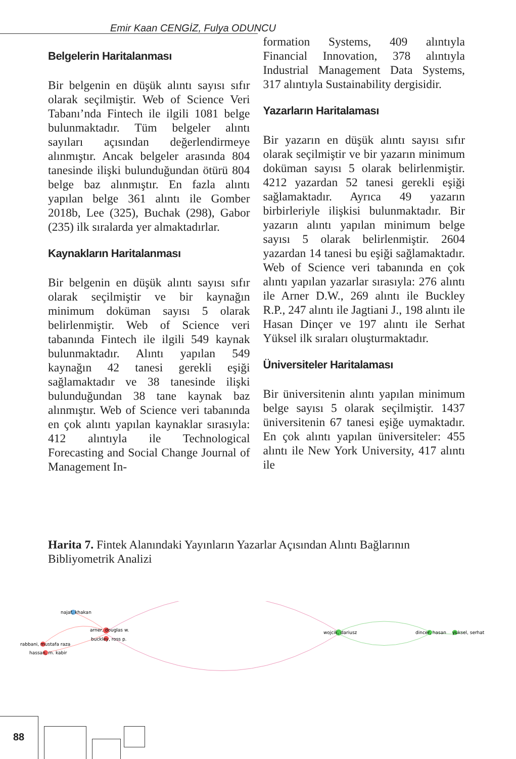Emir Kaan CENGİZ, Fulya ODUNCU
Belgelerin Haritalanması
Bir belgenin en düşük alıntı sayısı sıfır olarak seçilmiştir. Web of Science Veri Tabanı’nda Fintech ile ilgili 1081 belge bulunmaktadır. Tüm belgeler alıntı sayıları açısından değerlendirmeye alınmıştır. Ancak belgeler arasında 804 tanesinde ilişki bulunduğundan ötürü 804 belge baz alınmıştır. En fazla alıntı yapılan belge 361 alıntı ile Gomber 2018b, Lee (325), Buchak (298), Gabor (235) ilk sıralarda yer almaktadırlar.
Kaynakların Haritalanması
Bir belgenin en düşük alıntı sayısı sıfır olarak seçilmiştir ve bir kaynağın minimum doküman sayısı 5 olarak belirlenmiştir. Web of Science veri tabanında Fintech ile ilgili 549 kaynak bulunmaktadır. Alıntı yapılan 549 kaynağın 42 tanesi gerekli eşiği sağlamaktadır ve 38 tanesinde ilişki bulunduğundan 38 tane kaynak baz alınmıştır. Web of Science veri tabanında en çok alıntı yapılan kaynaklar sırasıyla: 412 alıntıyla ile Technological Forecasting and Social Change Journal of Management In-
formation Systems, 409 alıntıyla Financial Innovation, 378 alıntıyla Industrial Management Data Systems, 317 alıntıyla Sustainability dergisidir.
Yazarların Haritalaması
Bir yazarın en düşük alıntı sayısı sıfır olarak seçilmiştir ve bir yazarın minimum doküman sayısı 5 olarak belirlenmiştir. 4212 yazardan 52 tanesi gerekli eşiği sağlamaktadır. Ayrıca 49 yazarın birbirleriyle ilişkisi bulunmaktadır. Bir yazarın alıntı yapılan minimum belge sayısı 5 olarak belirlenmiştir. 2604 yazardan 14 tanesi bu eşiği sağlamaktadır. Web of Science veri tabanında en çok alıntı yapılan yazarlar sırasıyla: 276 alıntı ile Arner D.W., 269 alıntı ile Buckley R.P., 247 alıntı ile Jagtiani J., 198 alıntı ile Hasan Dinçer ve 197 alıntı ile Serhat Yüksel ilk sıraları oluşturmaktadır.
Üniversiteler Haritalaması
Bir üniversitenin alıntı yapılan minimum belge sayısı 5 olarak seçilmiştir. 1437 üniversitenin 67 tanesi eşiğe uymaktadır. En çok alıntı yapılan üniversiteler: 455 alıntı ile New York University, 417 alıntı ile
Harita 7. Fintek Alanındaki Yayınların Yazarlar Açısından Alıntı Bağlarının Bibliyometrik Analizi
najaf, khakan
arner, douglas w.
buckley, ross p.
rabbani, mustafa raza
hassan, m. kabir
wojcik, dariusz
dincer, hasan
yuksel, serhat
88